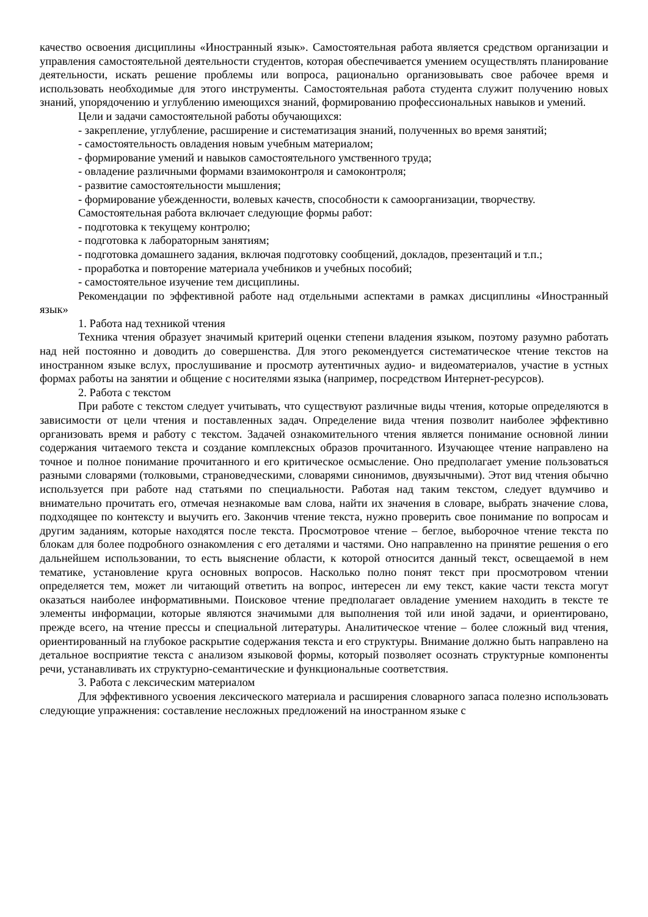качество освоения дисциплины «Иностранный язык». Самостоятельная работа является средством организации и управления самостоятельной деятельности студентов, которая обеспечивается умением осуществлять планирование деятельности, искать решение проблемы или вопроса, рационально организовывать свое рабочее время и использовать необходимые для этого инструменты. Самостоятельная работа студента служит получению новых знаний, упорядочению и углублению имеющихся знаний, формированию профессиональных навыков и умений.
Цели и задачи самостоятельной работы обучающихся:
- закрепление, углубление, расширение и систематизация знаний, полученных во время занятий;
- самостоятельность овладения новым учебным материалом;
- формирование умений и навыков самостоятельного умственного труда;
- овладение различными формами взаимоконтроля и самоконтроля;
- развитие самостоятельности мышления;
- формирование убежденности, волевых качеств, способности к самоорганизации, творчеству.
Самостоятельная работа включает следующие формы работ:
- подготовка к текущему контролю;
- подготовка к лабораторным занятиям;
- подготовка домашнего задания, включая подготовку сообщений, докладов, презентаций и т.п.;
- проработка и повторение материала учебников и учебных пособий;
- самостоятельное изучение тем дисциплины.
Рекомендации по эффективной работе над отдельными аспектами в рамках дисциплины «Иностранный язык»
1. Работа над техникой чтения
Техника чтения образует значимый критерий оценки степени владения языком, поэтому разумно работать над ней постоянно и доводить до совершенства. Для этого рекомендуется систематическое чтение текстов на иностранном языке вслух, прослушивание и просмотр аутентичных аудио- и видеоматериалов, участие в устных формах работы на занятии и общение с носителями языка (например, посредством Интернет-ресурсов).
2. Работа с текстом
При работе с текстом следует учитывать, что существуют различные виды чтения, которые определяются в зависимости от цели чтения и поставленных задач. Определение вида чтения позволит наиболее эффективно организовать время и работу с текстом. Задачей ознакомительного чтения является понимание основной линии содержания читаемого текста и создание комплексных образов прочитанного. Изучающее чтение направлено на точное и полное понимание прочитанного и его критическое осмысление. Оно предполагает умение пользоваться разными словарями (толковыми, страноведческими, словарями синонимов, двуязычными). Этот вид чтения обычно используется при работе над статьями по специальности. Работая над таким текстом, следует вдумчиво и внимательно прочитать его, отмечая незнакомые вам слова, найти их значения в словаре, выбрать значение слова, подходящее по контексту и выучить его. Закончив чтение текста, нужно проверить свое понимание по вопросам и другим заданиям, которые находятся после текста. Просмотровое чтение – беглое, выборочное чтение текста по блокам для более подробного ознакомления с его деталями и частями. Оно направленно на принятие решения о его дальнейшем использовании, то есть выяснение области, к которой относится данный текст, освещаемой в нем тематике, установление круга основных вопросов. Насколько полно понят текст при просмотровом чтении определяется тем, может ли читающий ответить на вопрос, интересен ли ему текст, какие части текста могут оказаться наиболее информативными. Поисковое чтение предполагает овладение умением находить в тексте те элементы информации, которые являются значимыми для выполнения той или иной задачи, и ориентировано, прежде всего, на чтение прессы и специальной литературы. Аналитическое чтение – более сложный вид чтения, ориентированный на глубокое раскрытие содержания текста и его структуры. Внимание должно быть направлено на детальное восприятие текста с анализом языковой формы, который позволяет осознать структурные компоненты речи, устанавливать их структурно-семантические и функциональные соответствия.
3. Работа с лексическим материалом
Для эффективного усвоения лексического материала и расширения словарного запаса полезно использовать следующие упражнения: составление несложных предложений на иностранном языке с